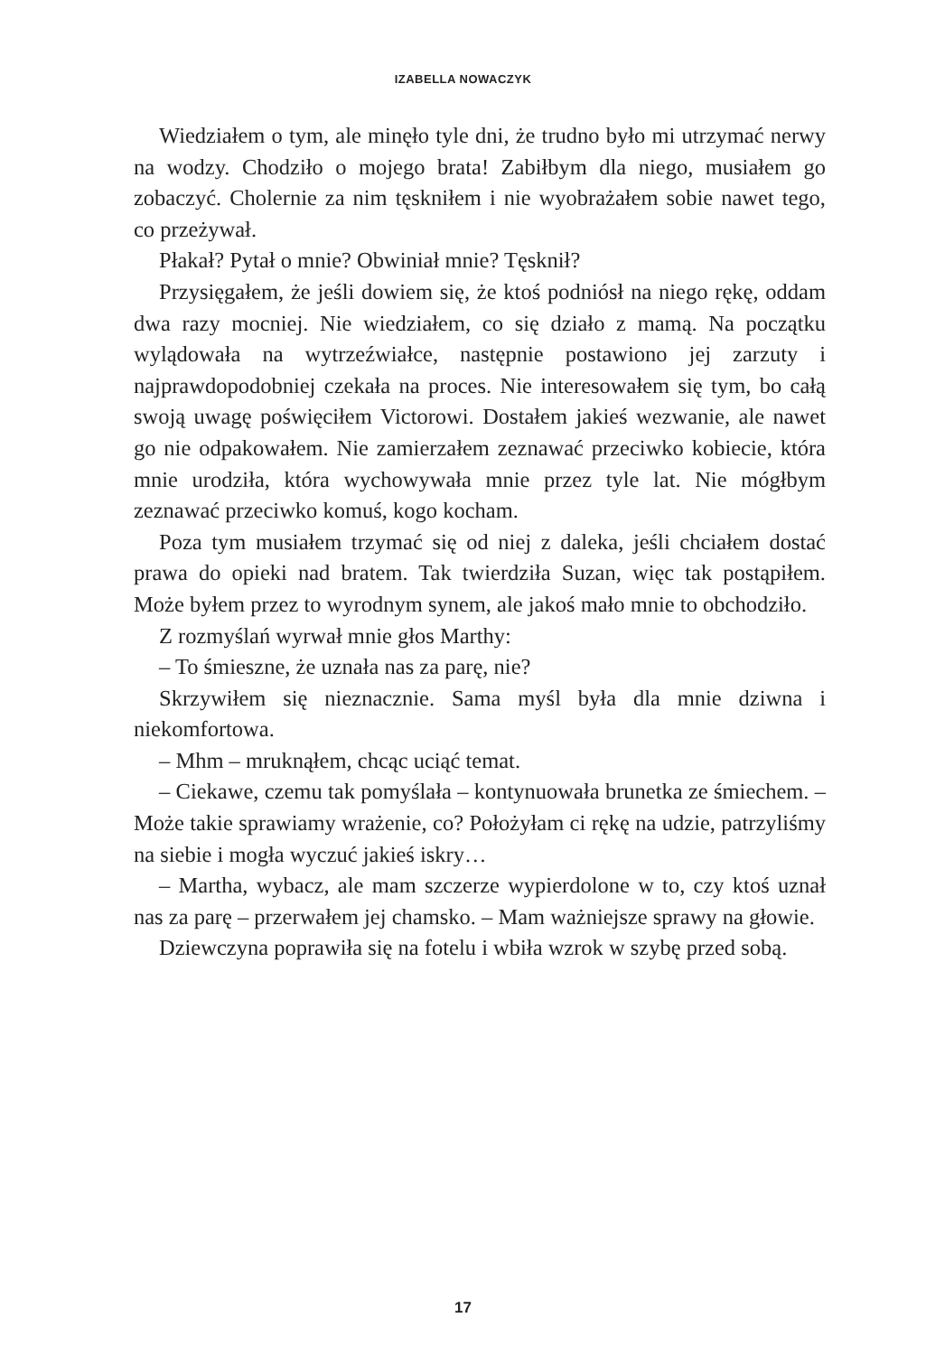IZABELLA NOWACZYK
Wiedziałem o tym, ale minęło tyle dni, że trudno było mi utrzymać nerwy na wodzy. Chodziło o mojego brata! Zabiłbym dla niego, musiałem go zobaczyć. Cholernie za nim tęskniłem i nie wyobrażałem sobie nawet tego, co przeżywał.
Płakał? Pytał o mnie? Obwiniał mnie? Tęsknił?
Przysięgałem, że jeśli dowiem się, że ktoś podniósł na niego rękę, oddam dwa razy mocniej. Nie wiedziałem, co się działo z mamą. Na początku wylądowała na wytrzeźwiałce, następnie postawiono jej zarzuty i najprawdopodobniej czekała na proces. Nie interesowałem się tym, bo całą swoją uwagę poświęciłem Victorowi. Dostałem jakieś wezwanie, ale nawet go nie odpakowałem. Nie zamierzałem zeznawać przeciwko kobiecie, która mnie urodziła, która wychowywała mnie przez tyle lat. Nie mógłbym zeznawać przeciwko komuś, kogo kocham.
Poza tym musiałem trzymać się od niej z daleka, jeśli chciałem dostać prawa do opieki nad bratem. Tak twierdziła Suzan, więc tak postąpiłem. Może byłem przez to wyrodnym synem, ale jakoś mało mnie to obchodziło.
Z rozmyślań wyrwał mnie głos Marthy:
– To śmieszne, że uznała nas za parę, nie?
Skrzywiłem się nieznacznie. Sama myśl była dla mnie dziwna i niekomfortowa.
– Mhm – mruknąłem, chcąc uciąć temat.
– Ciekawe, czemu tak pomyślała – kontynuowała brunetka ze śmiechem. – Może takie sprawiamy wrażenie, co? Położyłam ci rękę na udzie, patrzyliśmy na siebie i mogła wyczuć jakieś iskry…
– Martha, wybacz, ale mam szczerze wypierdolone w to, czy ktoś uznał nas za parę – przerwałem jej chamsko. – Mam ważniejsze sprawy na głowie.
Dziewczyna poprawiła się na fotelu i wbiła wzrok w szybę przed sobą.
17